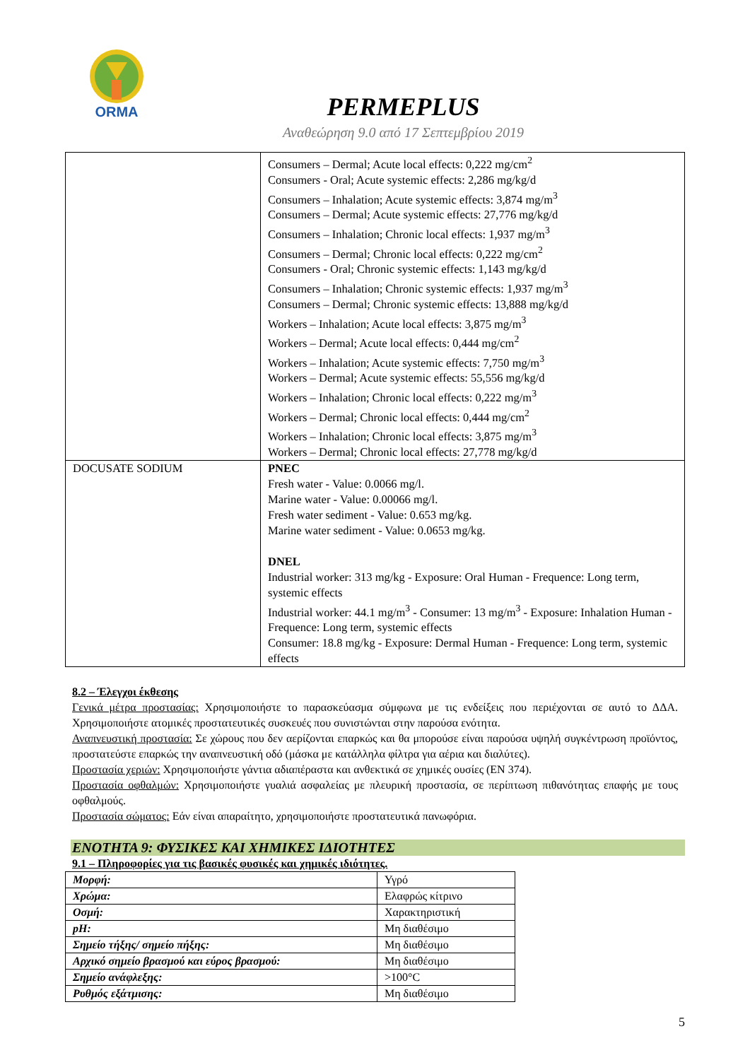ORMA
PERMEPLUS
Αναθεώρηση 9.0 από 17 Σεπτεμβρίου 2019
| | Consumers – Dermal; Acute local effects: 0,222 mg/cm<sup>2</sup> Consumers - Oral; Acute systemic effects: 2,286 mg/kg/d Consumers – Inhalation; Acute systemic effects: 3,874 mg/m<sup>3</sup> Consumers – Dermal; Acute systemic effects: 27,776 mg/kg/d Consumers – Inhalation; Chronic local effects: 1,937 mg/m<sup>3</sup> Consumers – Dermal; Chronic local effects: 0,222 mg/cm<sup>2</sup> Consumers - Oral; Chronic systemic effects: 1,143 mg/kg/d Consumers – Inhalation; Chronic systemic effects: 1,937 mg/m<sup>3</sup> Consumers – Dermal; Chronic systemic effects: 13,888 mg/kg/d Workers – Inhalation; Acute local effects: 3,875 mg/m<sup>3</sup> Workers – Dermal; Acute local effects: 0,444 mg/cm<sup>2</sup> Workers – Inhalation; Acute systemic effects: 7,750 mg/m<sup>3</sup> Workers – Dermal; Acute systemic effects: 55,556 mg/kg/d Workers – Inhalation; Chronic local effects: 0,222 mg/m<sup>3</sup> Workers – Dermal; Chronic local effects: 0,444 mg/cm<sup>2</sup> Workers – Inhalation; Chronic local effects: 3,875 mg/m<sup>3</sup> Workers – Dermal; Chronic local effects: 27,778 mg/kg/d |
| DOCUSATE SODIUM | PNEC Fresh water - Value: 0.0066 mg/l. Marine water - Value: 0.00066 mg/l. Fresh water sediment - Value: 0.653 mg/kg. Marine water sediment - Value: 0.0653 mg/kg. DNEL Industrial worker: 313 mg/kg - Exposure: Oral Human - Frequence: Long term, systemic effects Industrial worker: 44.1 mg/m<sup>3</sup> - Consumer: 13 mg/m<sup>3</sup> - Exposure: Inhalation Human - Frequence: Long term, systemic effects Consumer: 18.8 mg/kg - Exposure: Dermal Human - Frequence: Long term, systemic effects |
8.2 – Έλεγχοι έκθεσης
Γενικά μέτρα προστασίας: Χρησιμοποιήστε το παρασκεύασμα σύμφωνα με τις ενδείξεις που περιέχονται σε αυτό το ΔΔΑ. Χρησιμοποιήστε ατομικές προστατευτικές συσκευές που συνιστώνται στην παρούσα ενότητα.
Αναπνευστική προστασία: Σε χώρους που δεν αερίζονται επαρκώς και θα μπορούσε είναι παρούσα υψηλή συγκέντρωση προϊόντος, προστατεύστε επαρκώς την αναπνευστική οδό (μάσκα με κατάλληλα φίλτρα για αέρια και διαλύτες).
Προστασία χεριών: Χρησιμοποιήστε γάντια αδιαπέραστα και ανθεκτικά σε χημικές ουσίες (EN 374).
Προστασία οφθαλμών: Χρησιμοποιήστε γυαλιά ασφαλείας με πλευρική προστασία, σε περίπτωση πιθανότητας επαφής με τους οφθαλμούς.
Προστασία σώματος: Εάν είναι απαραίτητο, χρησιμοποιήστε προστατευτικά πανωφόρια.
ΕΝΟΤΗΤΑ 9: ΦΥΣΙΚΕΣ ΚΑΙ ΧΗΜΙΚΕΣ ΙΔΙΟΤΗΤΕΣ
9.1 – Πληροφορίες για τις βασικές φυσικές και χημικές ιδιότητες.
| Μορφή: | Υγρό |
| Χρώμα: | Ελαφρώς κίτρινο |
| Οσμή: | Χαρακτηριστική |
| pH: | Μη διαθέσιμο |
| Σημείο τήξης/ σημείο πήξης: | Μη διαθέσιμο |
| Αρχικό σημείο βρασμού και εύρος βρασμού: | Μη διαθέσιμο |
| Σημείο ανάφλεξης: | >100°C |
| Ρυθμός εξάτμισης: | Μη διαθέσιμο |
5